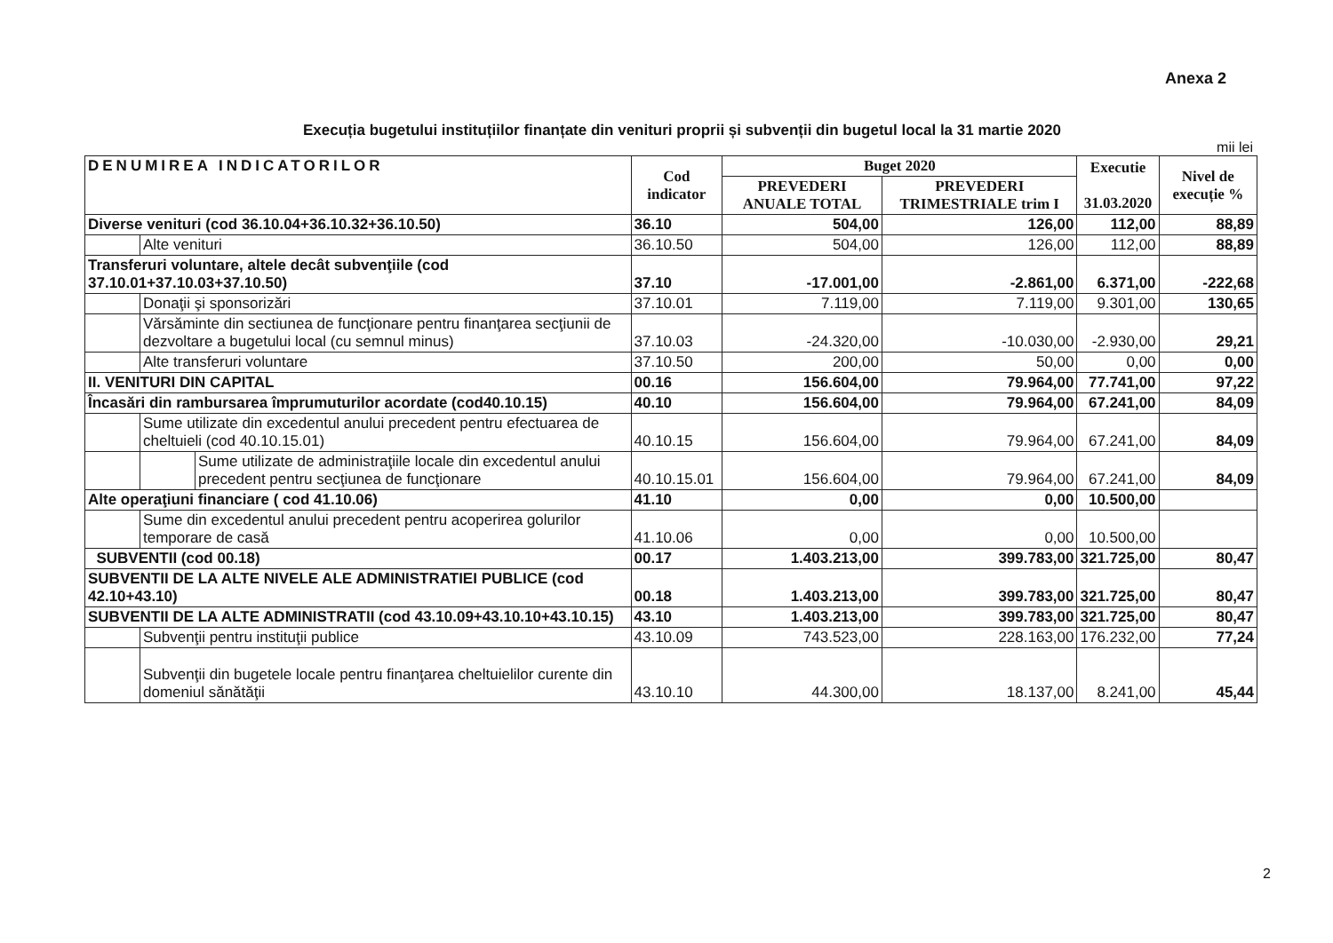Anexa 2
Execuția bugetului instituțiilor finanțate din venituri proprii și subvenții din bugetul local la 31 martie 2020
mii lei
| DENUMIREA INDICATORILOR | | | Cod indicator | Buget 2020 | | Executie 31.03.2020 | Nivel de execuție % |
| --- | --- | --- | --- | --- | --- | --- | --- |
| | | | | PREVEDERI ANUALE TOTAL | PREVEDERI TRIMESTRIALE trim I | | |
| Diverse venituri (cod 36.10.04+36.10.32+36.10.50) | | | 36.10 | 504,00 | 126,00 | 112,00 | 88,89 |
| | Alte venituri | | 36.10.50 | 504,00 | 126,00 | 112,00 | 88,89 |
| Transferuri voluntare, altele decât subvenţiile (cod 37.10.01+37.10.03+37.10.50) | | | 37.10 | -17.001,00 | -2.861,00 | 6.371,00 | -222,68 |
| | Donaţii şi sponsorizări | | 37.10.01 | 7.119,00 | 7.119,00 | 9.301,00 | 130,65 |
| | Vărsăminte din sectiunea de funcţionare pentru finanţarea secţiunii de dezvoltare a bugetului local (cu semnul minus) | | 37.10.03 | -24.320,00 | -10.030,00 | -2.930,00 | 29,21 |
| | Alte transferuri voluntare | | 37.10.50 | 200,00 | 50,00 | 0,00 | 0,00 |
| II. VENITURI DIN CAPITAL | | | 00.16 | 156.604,00 | 79.964,00 | 77.741,00 | 97,22 |
| Încasări din rambursarea împrumuturilor acordate (cod40.10.15) | | | 40.10 | 156.604,00 | 79.964,00 | 67.241,00 | 84,09 |
| | Sume utilizate din excedentul anului precedent pentru efectuarea de cheltuieli (cod 40.10.15.01) | | 40.10.15 | 156.604,00 | 79.964,00 | 67.241,00 | 84,09 |
| | | Sume utilizate de administraţiile locale din excedentul anului precedent pentru secţiunea de funcţionare | 40.10.15.01 | 156.604,00 | 79.964,00 | 67.241,00 | 84,09 |
| Alte operaţiuni financiare ( cod 41.10.06) | | | 41.10 | 0,00 | 0,00 | 10.500,00 | |
| | Sume din excedentul anului precedent pentru acoperirea golurilor temporare de casă | | 41.10.06 | 0,00 | 0,00 | 10.500,00 | |
| SUBVENTII (cod 00.18) | | | 00.17 | 1.403.213,00 | 399.783,00 | 321.725,00 | 80,47 |
| SUBVENTII DE LA ALTE NIVELE ALE ADMINISTRATIEI PUBLICE (cod 42.10+43.10) | | | 00.18 | 1.403.213,00 | 399.783,00 | 321.725,00 | 80,47 |
| SUBVENTII DE LA ALTE ADMINISTRATII (cod 43.10.09+43.10.10+43.10.15) | | | 43.10 | 1.403.213,00 | 399.783,00 | 321.725,00 | 80,47 |
| | Subvenţii pentru instituţii publice | | 43.10.09 | 743.523,00 | 228.163,00 | 176.232,00 | 77,24 |
| | Subvenţii din bugetele locale pentru finanţarea cheltuielilor curente din domeniul sănătăţii | | 43.10.10 | 44.300,00 | 18.137,00 | 8.241,00 | 45,44 |
2